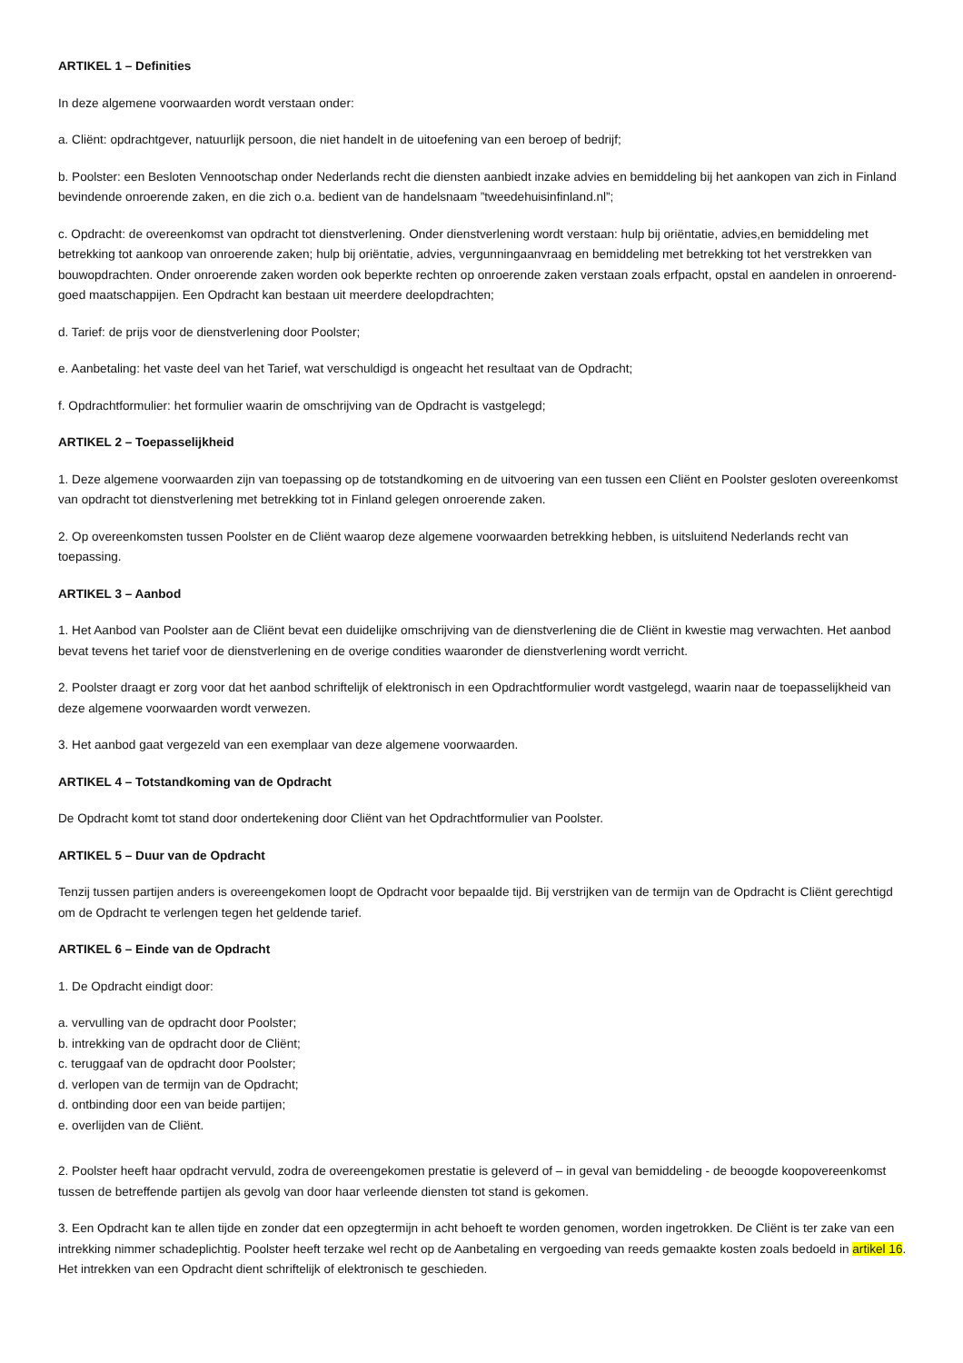ARTIKEL 1 – Definities
In deze algemene voorwaarden wordt verstaan onder:
a. Cliënt: opdrachtgever, natuurlijk persoon, die niet handelt in de uitoefening van een beroep of bedrijf;
b. Poolster: een Besloten Vennootschap onder Nederlands recht die diensten aanbiedt inzake advies en bemiddeling bij het aankopen van zich in Finland bevindende onroerende zaken, en die zich o.a. bedient van de handelsnaam ”tweedehuisinfinland.nl”;
c. Opdracht: de overeenkomst van opdracht tot dienstverlening. Onder dienstverlening wordt verstaan: hulp bij oriëntatie, advies,en bemiddeling met betrekking tot aankoop van onroerende zaken; hulp bij oriëntatie, advies, vergunningaanvraag en bemiddeling met betrekking tot het verstrekken van bouwopdrachten. Onder onroerende zaken worden ook beperkte rechten op onroerende zaken verstaan zoals erfpacht, opstal en aandelen in onroerend-goed maatschappijen. Een Opdracht kan bestaan uit meerdere deelopdrachten;
d. Tarief: de prijs voor de dienstverlening door Poolster;
e. Aanbetaling: het vaste deel van het Tarief, wat verschuldigd is ongeacht het resultaat van de Opdracht;
f. Opdrachtformulier: het formulier waarin de omschrijving van de Opdracht is vastgelegd;
ARTIKEL 2 – Toepasselijkheid
1. Deze algemene voorwaarden zijn van toepassing op de totstandkoming en de uitvoering van een tussen een Cliënt en Poolster gesloten overeenkomst van opdracht tot dienstverlening met betrekking tot in Finland gelegen onroerende zaken.
2. Op overeenkomsten tussen Poolster en de Cliënt waarop deze algemene voorwaarden betrekking hebben, is uitsluitend Nederlands recht van toepassing.
ARTIKEL 3 – Aanbod
1. Het Aanbod van Poolster aan de Cliënt bevat een duidelijke omschrijving van de dienstverlening die de Cliënt in kwestie mag verwachten. Het aanbod bevat tevens het tarief voor de dienstverlening en de overige condities waaronder de dienstverlening wordt verricht.
2. Poolster draagt er zorg voor dat het aanbod schriftelijk of elektronisch in een Opdrachtformulier wordt vastgelegd, waarin naar de toepasselijkheid van deze algemene voorwaarden wordt verwezen.
3. Het aanbod gaat vergezeld van een exemplaar van deze algemene voorwaarden.
ARTIKEL 4 – Totstandkoming van de Opdracht
De Opdracht komt tot stand door ondertekening door Cliënt van het Opdrachtformulier van Poolster.
ARTIKEL 5 – Duur van de Opdracht
Tenzij tussen partijen anders is overeengekomen loopt de Opdracht voor bepaalde tijd. Bij verstrijken van de termijn van de Opdracht is Cliënt gerechtigd om de Opdracht te verlengen tegen het geldende tarief.
ARTIKEL 6 – Einde van de Opdracht
1. De Opdracht eindigt door:
a. vervulling van de opdracht door Poolster;
b. intrekking van de opdracht door de Cliënt;
c. teruggaaf van de opdracht door Poolster;
d. verlopen van de termijn van de Opdracht;
d. ontbinding door een van beide partijen;
e. overlijden van de Cliënt.
2. Poolster heeft haar opdracht vervuld, zodra de overeengekomen prestatie is geleverd of – in geval van bemiddeling - de beoogde koopovereenkomst tussen de betreffende partijen als gevolg van door haar verleende diensten tot stand is gekomen.
3. Een Opdracht kan te allen tijde en zonder dat een opzegtermijn in acht behoeft te worden genomen, worden ingetrokken. De Cliënt is ter zake van een intrekking nimmer schadeplichtig. Poolster heeft terzake wel recht op de Aanbetaling en vergoeding van reeds gemaakte kosten zoals bedoeld in artikel 16. Het intrekken van een Opdracht dient schriftelijk of elektronisch te geschieden.